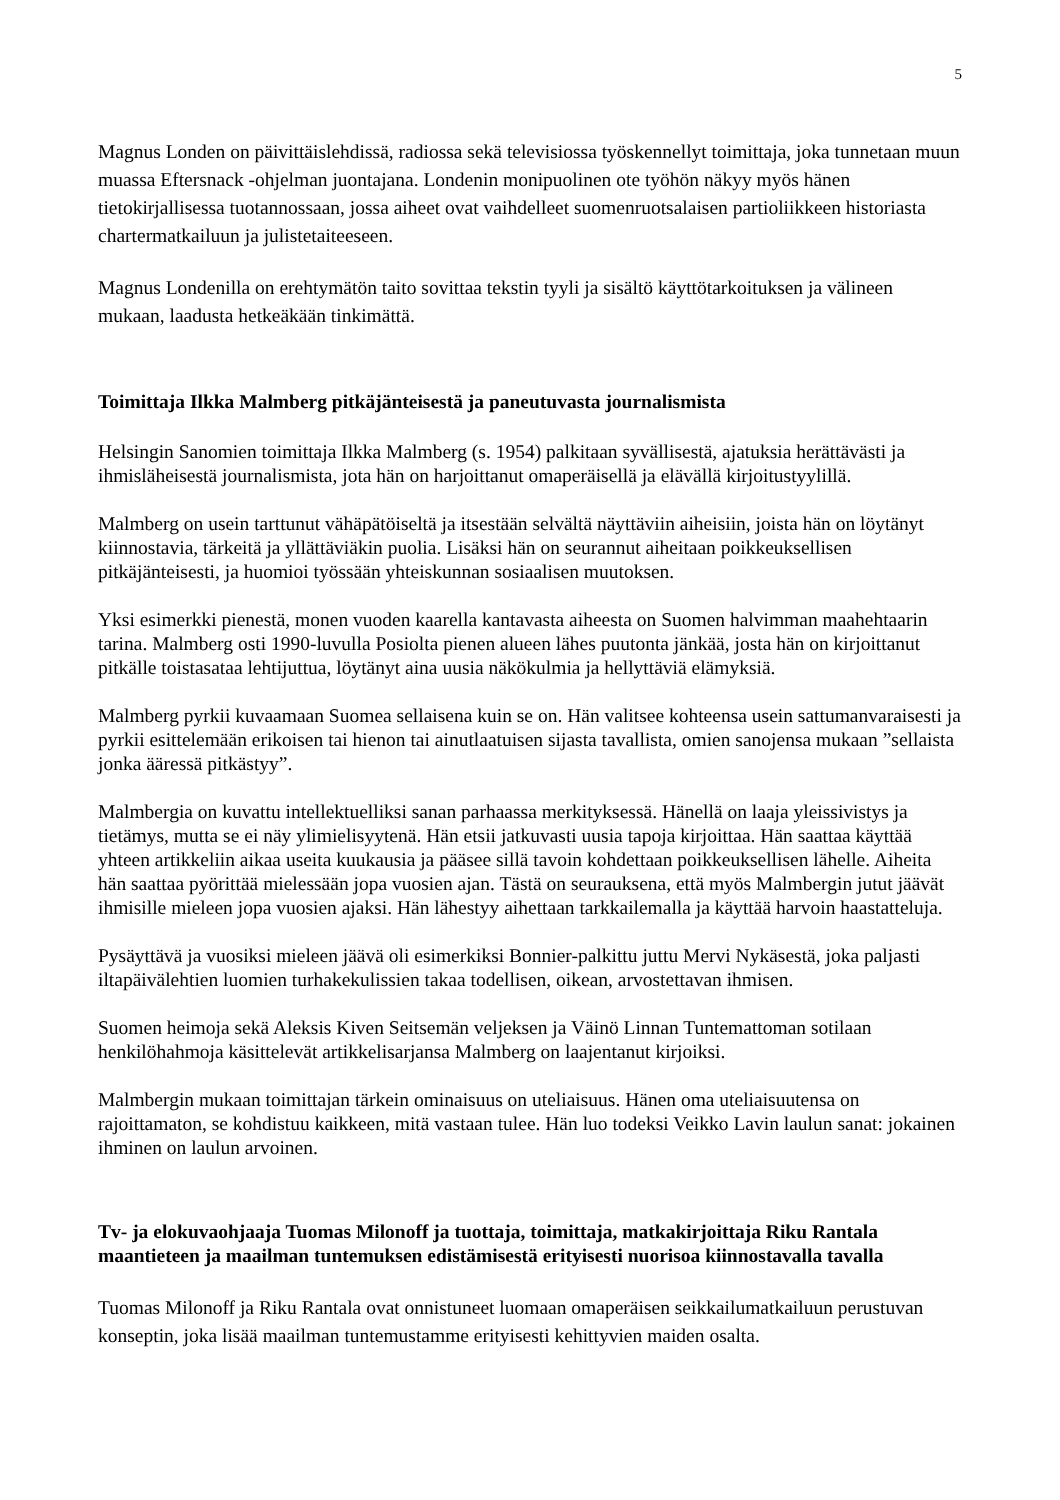5
Magnus Londen on päivittäislehdissä, radiossa sekä televisiossa työskennellyt toimittaja, joka tunnetaan muun muassa Eftersnack -ohjelman juontajana. Londenin monipuolinen ote työhön näkyy myös hänen tietokirjallisessa tuotannossaan, jossa aiheet ovat vaihdelleet suomenruotsalaisen partioliikkeen historiasta chartermatkailuun ja julistetaiteeseen.
Magnus Londenilla on erehtymätön taito sovittaa tekstin tyyli ja sisältö käyttötarkoituksen ja välineen mukaan, laadusta hetkeäkään tinkimättä.
Toimittaja Ilkka Malmberg pitkäjänteisestä ja paneutuvasta journalismista
Helsingin Sanomien toimittaja Ilkka Malmberg (s. 1954) palkitaan syvällisestä, ajatuksia herättävästi ja ihmisläheisestä journalismista, jota hän on harjoittanut omaperäisellä ja elävällä kirjoitustyylillä.
Malmberg on usein tarttunut vähäpätöiseltä ja itsestään selvältä näyttäviin aiheisiin, joista hän on löytänyt kiinnostavia, tärkeitä ja yllättäviäkin puolia. Lisäksi hän on seurannut aiheitaan poikkeuksellisen pitkäjänteisesti, ja huomioi työssään yhteiskunnan sosiaalisen muutoksen.
Yksi esimerkki pienestä, monen vuoden kaarella kantavasta aiheesta on Suomen halvimman maahehtaarin tarina. Malmberg osti 1990-luvulla Posiolta pienen alueen lähes puutonta jänkää, josta hän on kirjoittanut pitkälle toistasataa lehtijuttua, löytänyt aina uusia näkökulmia ja hellyttäviä elämyksiä.
Malmberg pyrkii kuvaamaan Suomea sellaisena kuin se on. Hän valitsee kohteensa usein sattumanvaraisesti ja pyrkii esittelemään erikoisen tai hienon tai ainutlaatuisen sijasta tavallista, omien sanojensa mukaan ”sellaista jonka ääressä pitkästyy”.
Malmbergia on kuvattu intellektuelliksi sanan parhaassa merkityksessä. Hänellä on laaja yleissivistys ja tietämys, mutta se ei näy ylimielisyytenä. Hän etsii jatkuvasti uusia tapoja kirjoittaa. Hän saattaa käyttää yhteen artikkeliin aikaa useita kuukausia ja pääsee sillä tavoin kohdettaan poikkeuksellisen lähelle. Aiheita hän saattaa pyörittää mielessään jopa vuosien ajan. Tästä on seurauksena, että myös Malmbergin jutut jäävät ihmisille mieleen jopa vuosien ajaksi. Hän lähestyy aihettaan tarkkailemalla ja käyttää harvoin haastatteluja.
Pysäyttävä ja vuosiksi mieleen jäävä oli esimerkiksi Bonnier-palkittu juttu Mervi Nykäsestä, joka paljasti iltapäivälehtien luomien turhakekulissien takaa todellisen, oikean, arvostettavan ihmisen.
Suomen heimoja sekä Aleksis Kiven Seitsemän veljeksen ja Väinö Linnan Tuntemattoman sotilaan henkilöhahmoja käsittelevät artikkelisarjansa Malmberg on laajentanut kirjoiksi.
Malmbergin mukaan toimittajan tärkein ominaisuus on uteliaisuus. Hänen oma uteliaisuutensa on rajoittamaton, se kohdistuu kaikkeen, mitä vastaan tulee. Hän luo todeksi Veikko Lavin laulun sanat: jokainen ihminen on laulun arvoinen.
Tv- ja elokuvaohjaaja Tuomas Milonoff ja tuottaja, toimittaja, matkakirjoittaja Riku Rantala maantieteen ja maailman tuntemuksen edistämisestä erityisesti nuorisoa kiinnostavalla tavalla
Tuomas Milonoff ja Riku Rantala ovat onnistuneet luomaan omaperäisen seikkailumatkailuun perustuvan konseptin, joka lisää maailman tuntemustamme erityisesti kehittyvien maiden osalta.